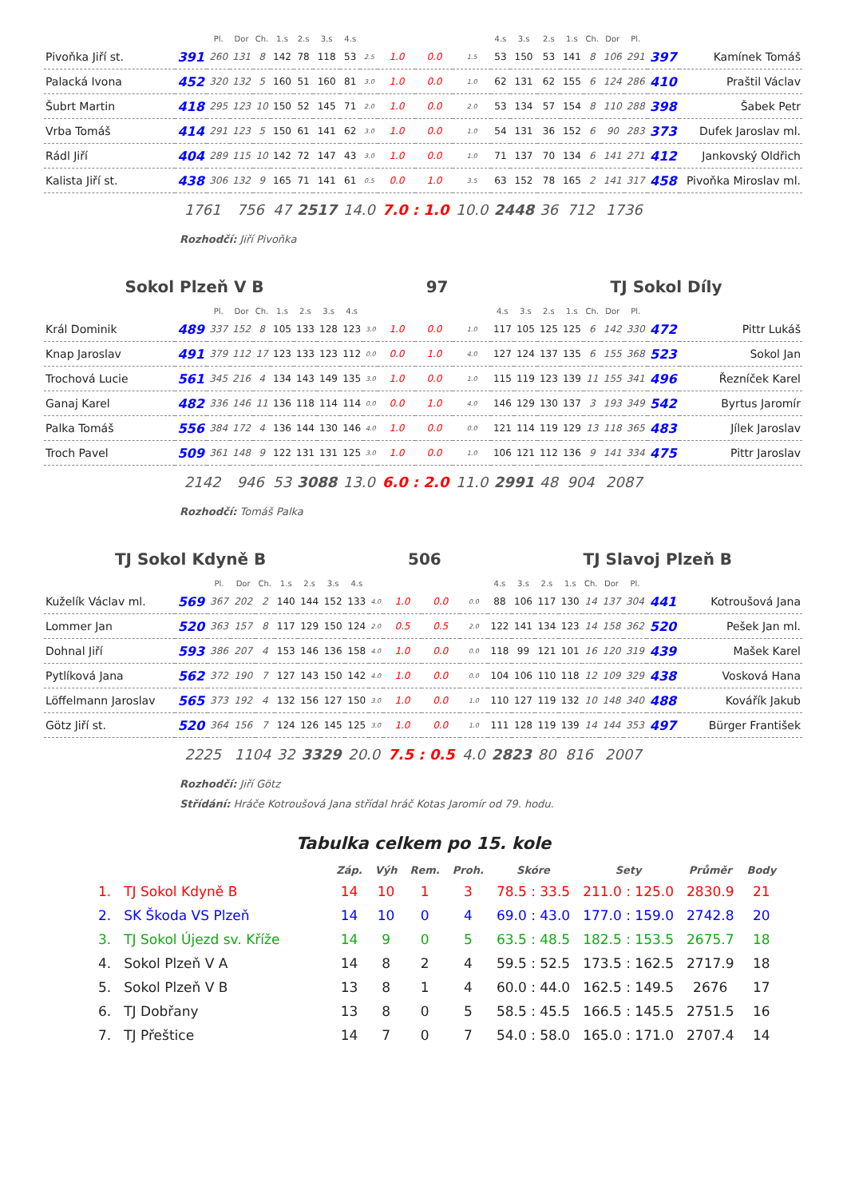| | | Pl. | Dor | Ch. | 1.s | 2.s | 3.s | 4.s | | | | | 4.s | 3.s | 2.s | 1.s | Ch. | Dor | Pl. | | |
| Pivoňka Jiří st. | 391 | 260 | 131 | 8 | 142 | 78 | 118 | 53 | 2.5 | 1.0 | 0.0 | 1.5 | 53 | 150 | 53 | 141 | 8 | 106 | 291 | 397 | Kamínek Tomáš |
| Palacká Ivona | 452 | 320 | 132 | 5 | 160 | 51 | 160 | 81 | 3.0 | 1.0 | 0.0 | 1.0 | 62 | 131 | 62 | 155 | 6 | 124 | 286 | 410 | Praštil Václav |
| Šubrt Martin | 418 | 295 | 123 | 10 | 150 | 52 | 145 | 71 | 2.0 | 1.0 | 0.0 | 2.0 | 53 | 134 | 57 | 154 | 8 | 110 | 288 | 398 | Šabek Petr |
| Vrba Tomáš | 414 | 291 | 123 | 5 | 150 | 61 | 141 | 62 | 3.0 | 1.0 | 0.0 | 1.0 | 54 | 131 | 36 | 152 | 6 | 90 | 283 | 373 | Dufek Jaroslav ml. |
| Rádl Jiří | 404 | 289 | 115 | 10 | 142 | 72 | 147 | 43 | 3.0 | 1.0 | 0.0 | 1.0 | 71 | 137 | 70 | 134 | 6 | 141 | 271 | 412 | Jankovský Oldřich |
| Kalista Jiří st. | 438 | 306 | 132 | 9 | 165 | 71 | 141 | 61 | 0.5 | 0.0 | 1.0 | 3.5 | 63 | 152 | 78 | 165 | 2 | 141 | 317 | 458 | Pivoňka Miroslav ml. |
| | 1761 | | 756 | | 47 | 2517 | | 14.0 | | 7.0 : 1.0 | | 10.0 | 2448 | | 36 | 712 | | 1736 | | | |
Rozhodčí: Jiří Pivoňka
Sokol Plzeň V B 97 TJ Sokol Díly
| | | Pl. | Dor | Ch. | 1.s | 2.s | 3.s | 4.s | | | | | 4.s | 3.s | 2.s | 1.s | Ch. | Dor | Pl. | | |
| Král Dominik | 489 | 337 | 152 | 8 | 105 | 133 | 128 | 123 | 3.0 | 1.0 | 0.0 | 1.0 | 117 | 105 | 125 | 125 | 6 | 142 | 330 | 472 | Pittr Lukáš |
| Knap Jaroslav | 491 | 379 | 112 | 17 | 123 | 133 | 123 | 112 | 0.0 | 0.0 | 1.0 | 4.0 | 127 | 124 | 137 | 135 | 6 | 155 | 368 | 523 | Sokol Jan |
| Trochová Lucie | 561 | 345 | 216 | 4 | 134 | 143 | 149 | 135 | 3.0 | 1.0 | 0.0 | 1.0 | 115 | 119 | 123 | 139 | 11 | 155 | 341 | 496 | Řezníček Karel |
| Ganaj Karel | 482 | 336 | 146 | 11 | 136 | 118 | 114 | 114 | 0.0 | 0.0 | 1.0 | 4.0 | 146 | 129 | 130 | 137 | 3 | 193 | 349 | 542 | Byrtus Jaromír |
| Palka Tomáš | 556 | 384 | 172 | 4 | 136 | 144 | 130 | 146 | 4.0 | 1.0 | 0.0 | 0.0 | 121 | 114 | 119 | 129 | 13 | 118 | 365 | 483 | Jílek Jaroslav |
| Troch Pavel | 509 | 361 | 148 | 9 | 122 | 131 | 131 | 125 | 3.0 | 1.0 | 0.0 | 1.0 | 106 | 121 | 112 | 136 | 9 | 141 | 334 | 475 | Pittr Jaroslav |
| | 2142 | | 946 | | 53 | 3088 | | 13.0 | | 6.0 : 2.0 | | 11.0 | 2991 | | 48 | 904 | | 2087 | | | |
Rozhodčí: Tomáš Palka
TJ Sokol Kdyně B 506 TJ Slavoj Plzeň B
| | | Pl. | Dor | Ch. | 1.s | 2.s | 3.s | 4.s | | | | | 4.s | 3.s | 2.s | 1.s | Ch. | Dor | Pl. | | |
| Kuželík Václav ml. | 569 | 367 | 202 | 2 | 140 | 144 | 152 | 133 | 4.0 | 1.0 | 0.0 | 0.0 | 88 | 106 | 117 | 130 | 14 | 137 | 304 | 441 | Kotroušová Jana |
| Lommer Jan | 520 | 363 | 157 | 8 | 117 | 129 | 150 | 124 | 2.0 | 0.5 | 0.5 | 2.0 | 122 | 141 | 134 | 123 | 14 | 158 | 362 | 520 | Pešek Jan ml. |
| Dohnal Jiří | 593 | 386 | 207 | 4 | 153 | 146 | 136 | 158 | 4.0 | 1.0 | 0.0 | 0.0 | 118 | 99 | 121 | 101 | 16 | 120 | 319 | 439 | Mašek Karel |
| Pytlíková Jana | 562 | 372 | 190 | 7 | 127 | 143 | 150 | 142 | 4.0 | 1.0 | 0.0 | 0.0 | 104 | 106 | 110 | 118 | 12 | 109 | 329 | 438 | Vosková Hana |
| Löffelmann Jaroslav | 565 | 373 | 192 | 4 | 132 | 156 | 127 | 150 | 3.0 | 1.0 | 0.0 | 1.0 | 110 | 127 | 119 | 132 | 10 | 148 | 340 | 488 | Kovářík Jakub |
| Götz Jiří st. | 520 | 364 | 156 | 7 | 124 | 126 | 145 | 125 | 3.0 | 1.0 | 0.0 | 1.0 | 111 | 128 | 119 | 139 | 14 | 144 | 353 | 497 | Bürger František |
| | 2225 | | 1104 | | 32 | 3329 | | 20.0 | | 7.5 : 0.5 | | 4.0 | 2823 | | 80 | 816 | | 2007 | | | |
Rozhodčí: Jiří Götz
Střídání: Hráče Kotroušová Jana střídal hráč Kotas Jaromír od 79. hodu.
Tabulka celkem po 15. kole
| | | Záp. | Výh | Rem. | Proh. | Skóre | Sety | Průměr | Body |
| --- | --- | --- | --- | --- | --- | --- | --- | --- | --- |
| 1. | TJ Sokol Kdyně B | 14 | 10 | 1 | 3 | 78.5 : 33.5 | 211.0 : 125.0 | 2830.9 | 21 |
| 2. | SK Škoda VS Plzeň | 14 | 10 | 0 | 4 | 69.0 : 43.0 | 177.0 : 159.0 | 2742.8 | 20 |
| 3. | TJ Sokol Újezd sv. Kříže | 14 | 9 | 0 | 5 | 63.5 : 48.5 | 182.5 : 153.5 | 2675.7 | 18 |
| 4. | Sokol Plzeň V A | 14 | 8 | 2 | 4 | 59.5 : 52.5 | 173.5 : 162.5 | 2717.9 | 18 |
| 5. | Sokol Plzeň V B | 13 | 8 | 1 | 4 | 60.0 : 44.0 | 162.5 : 149.5 | 2676 | 17 |
| 6. | TJ Dobřany | 13 | 8 | 0 | 5 | 58.5 : 45.5 | 166.5 : 145.5 | 2751.5 | 16 |
| 7. | TJ Přeštice | 14 | 7 | 0 | 7 | 54.0 : 58.0 | 165.0 : 171.0 | 2707.4 | 14 |